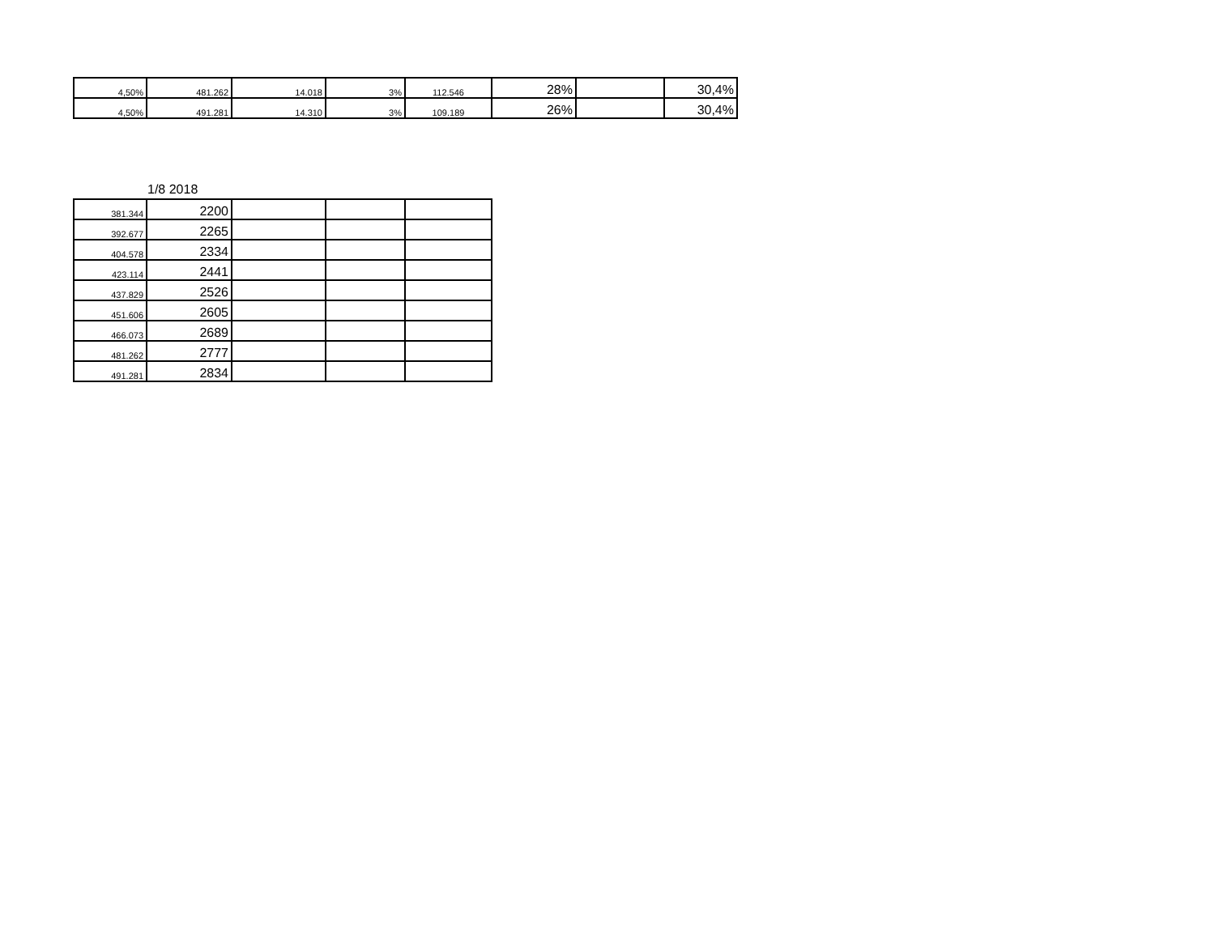| 4,50% | 481.262 | 14.018 | 3% | 112.546 | 28% | | 30,4% |
| 4,50% | 491.281 | 14.310 | 3% | 109.189 | 26% | | 30,4% |
1/8 2018
| 381.344 | 2200 | | | |
| 392.677 | 2265 | | | |
| 404.578 | 2334 | | | |
| 423.114 | 2441 | | | |
| 437.829 | 2526 | | | |
| 451.606 | 2605 | | | |
| 466.073 | 2689 | | | |
| 481.262 | 2777 | | | |
| 491.281 | 2834 | | | |